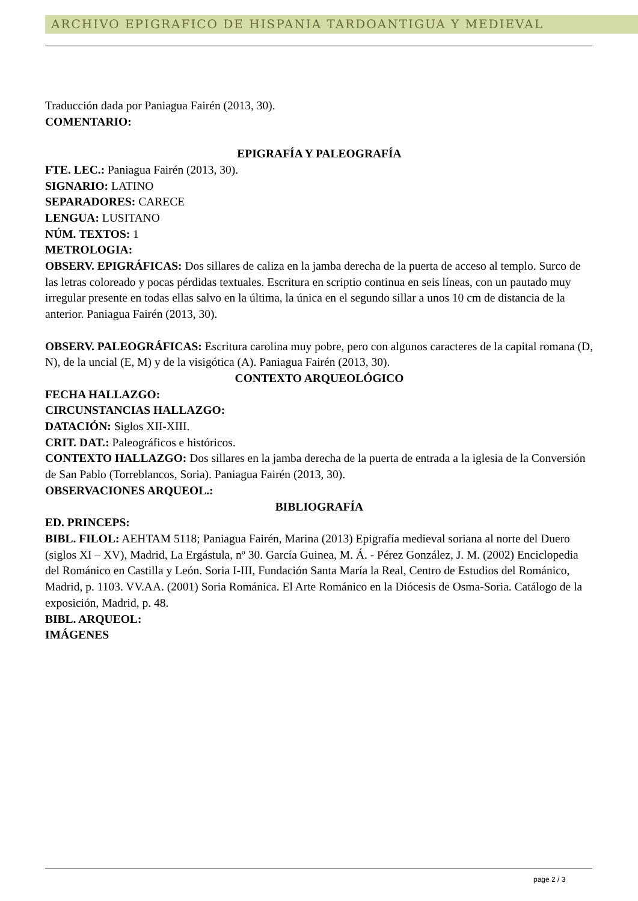ARCHIVO EPIGRAFICO DE HISPANIA TARDOANTIGUA Y MEDIEVAL
Traducción dada por Paniagua Fairén (2013, 30).
COMENTARIO:
EPIGRAFÍA Y PALEOGRAFÍA
FTE. LEC.: Paniagua Fairén (2013, 30).
SIGNARIO: LATINO
SEPARADORES: CARECE
LENGUA: LUSITANO
NÚM. TEXTOS: 1
METROLOGIA:
OBSERV. EPIGRÁFICAS: Dos sillares de caliza en la jamba derecha de la puerta de acceso al templo. Surco de las letras coloreado y pocas pérdidas textuales. Escritura en scriptio continua en seis líneas, con un pautado muy irregular presente en todas ellas salvo en la última, la única en el segundo sillar a unos 10 cm de distancia de la anterior. Paniagua Fairén (2013, 30).
OBSERV. PALEOGRÁFICAS: Escritura carolina muy pobre, pero con algunos caracteres de la capital romana (D, N), de la uncial (E, M) y de la visigótica (A). Paniagua Fairén (2013, 30).
CONTEXTO ARQUEOLÓGICO
FECHA HALLAZGO:
CIRCUNSTANCIAS HALLAZGO:
DATACIÓN: Siglos XII-XIII.
CRIT. DAT.: Paleográficos e históricos.
CONTEXTO HALLAZGO: Dos sillares en la jamba derecha de la puerta de entrada a la iglesia de la Conversión de San Pablo (Torreblancos, Soria). Paniagua Fairén (2013, 30).
OBSERVACIONES ARQUEOL.:
BIBLIOGRAFÍA
ED. PRINCEPS:
BIBL. FILOL: AEHTAM 5118; Paniagua Fairén, Marina (2013) Epigrafía medieval soriana al norte del Duero (siglos XI – XV), Madrid, La Ergástula, nº 30. García Guinea, M. Á. - Pérez González, J. M. (2002) Enciclopedia del Románico en Castilla y León. Soria I-III, Fundación Santa María la Real, Centro de Estudios del Románico, Madrid, p. 1103. VV.AA. (2001) Soria Románica. El Arte Románico en la Diócesis de Osma-Soria. Catálogo de la exposición, Madrid, p. 48.
BIBL. ARQUEOL:
IMÁGENES
page 2 / 3